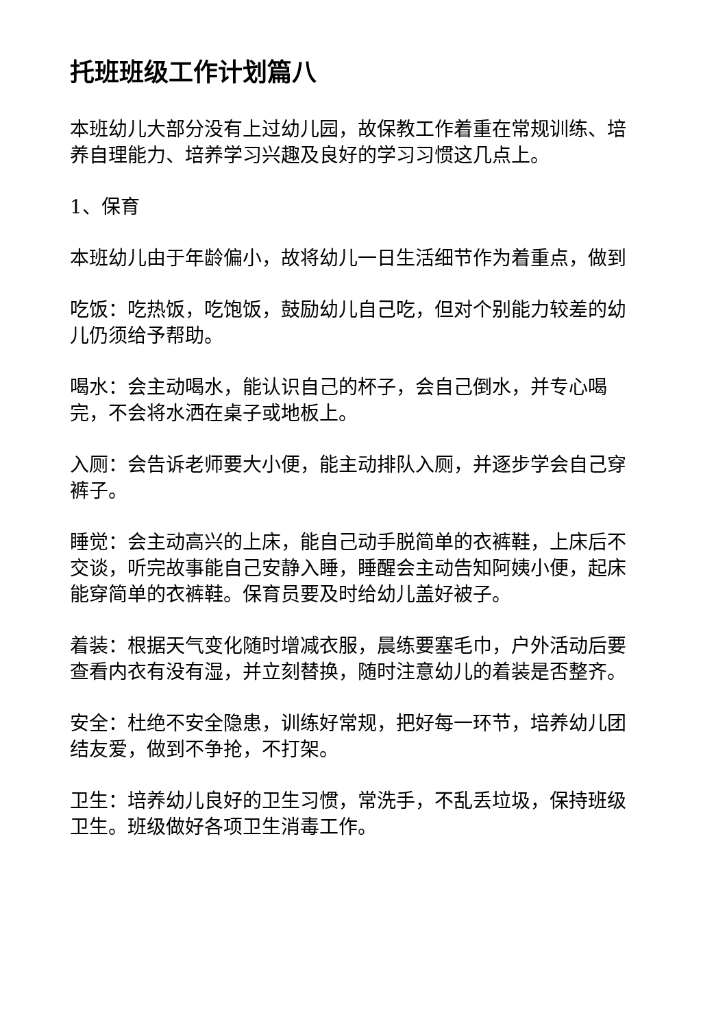托班班级工作计划篇八
本班幼儿大部分没有上过幼儿园，故保教工作着重在常规训练、培养自理能力、培养学习兴趣及良好的学习习惯这几点上。
1、保育
本班幼儿由于年龄偏小，故将幼儿一日生活细节作为着重点，做到
吃饭：吃热饭，吃饱饭，鼓励幼儿自己吃，但对个别能力较差的幼儿仍须给予帮助。
喝水：会主动喝水，能认识自己的杯子，会自己倒水，并专心喝完，不会将水洒在桌子或地板上。
入厕：会告诉老师要大小便，能主动排队入厕，并逐步学会自己穿裤子。
睡觉：会主动高兴的上床，能自己动手脱简单的衣裤鞋，上床后不交谈，听完故事能自己安静入睡，睡醒会主动告知阿姨小便，起床能穿简单的衣裤鞋。保育员要及时给幼儿盖好被子。
着装：根据天气变化随时增减衣服，晨练要塞毛巾，户外活动后要查看内衣有没有湿，并立刻替换，随时注意幼儿的着装是否整齐。
安全：杜绝不安全隐患，训练好常规，把好每一环节，培养幼儿团结友爱，做到不争抢，不打架。
卫生：培养幼儿良好的卫生习惯，常洗手，不乱丢垃圾，保持班级卫生。班级做好各项卫生消毒工作。